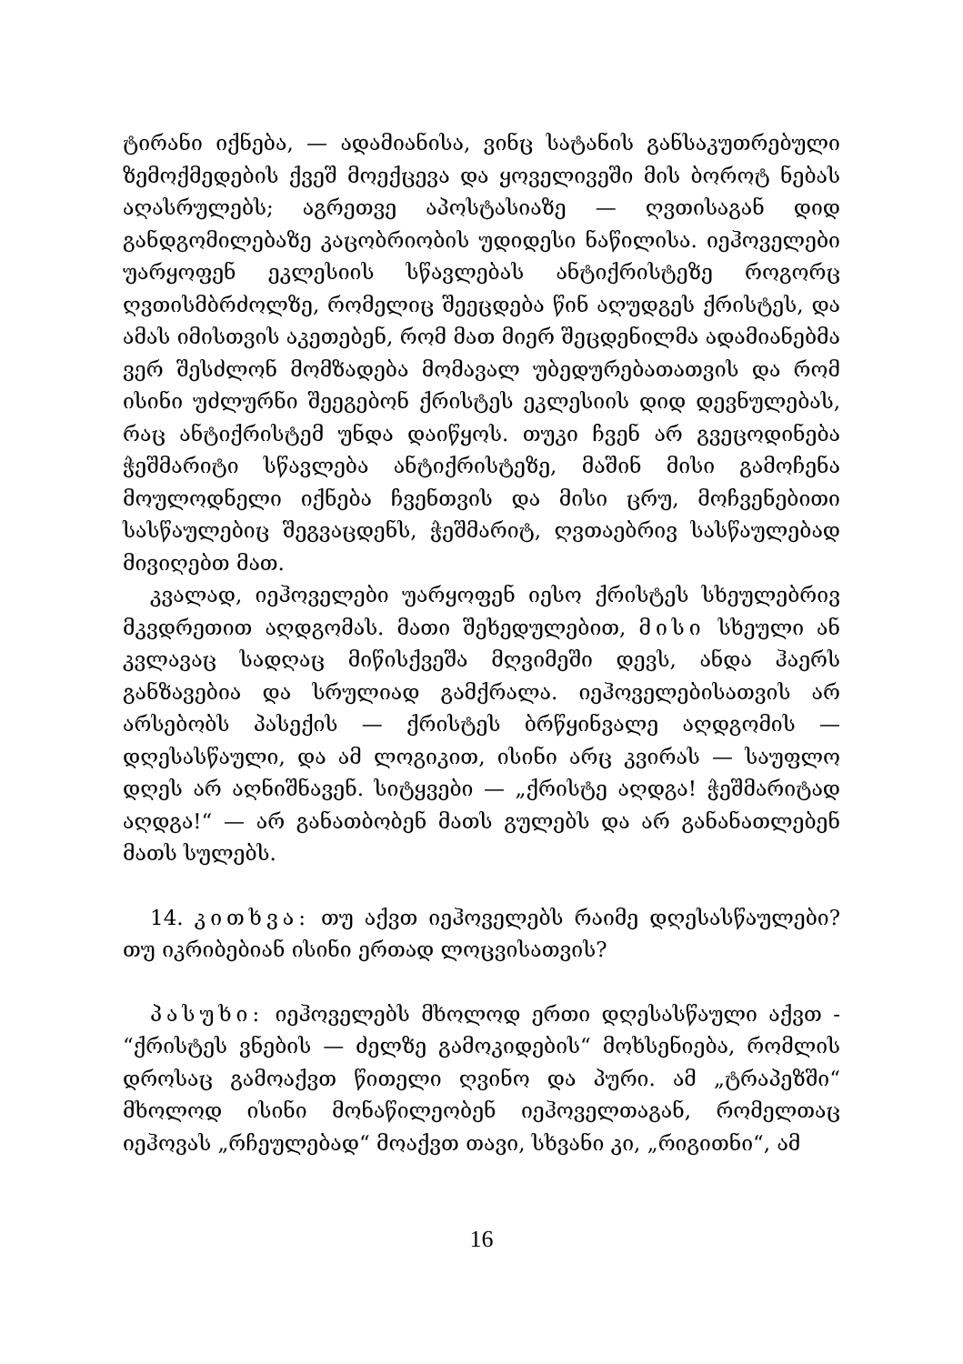ტირანი იქნება, — ადამიანისა, ვინც სატანის განსაკუთრებული ზემოქმედების ქვეშ მოექცევა და ყოველივეში მის ბოროტ ნებას აღასრულებს; აგრეთვე აპოსტასიაზე — ღვთისაგან დიდ განდგომილებაზე კაცობრიობის უდიდესი ნაწილისა. იეჰოველები უარყოფენ ეკლესიის სწავლებას ანტიქრისტეზე როგორც ღვთისმბრძოლზე, რომელიც შეეცდება წინ აღუდგეს ქრისტეს, და ამას იმისთვის აკეთებენ, რომ მათ მიერ შეცდენილმა ადამიანებმა ვერ შესძლონ მომზადება მომავალ უბედურებათათვის და რომ ისინი უძლურნი შეეგებონ ქრისტეს ეკლესიის დიდ დევნულებას, რაც ანტიქრისტემ უნდა დაიწყოს. თუკი ჩვენ არ გვეცოდინება ჭეშმარიტი სწავლება ანტიქრისტეზე, მაშინ მისი გამოჩენა მოულოდნელი იქნება ჩვენთვის და მისი ცრუ, მოჩვენებითი სასწაულებიც შეგვაცდენს, ჭეშმარიტ, ღვთაებრივ სასწაულებად მივიღებთ მათ.
კვალად, იეჰოველები უარყოფენ იესო ქრისტეს სხეულებრივ მკვდრეთით აღდგომას. მათი შეხედულებით, მისი სხეული ან კვლავაც სადღაც მიწისქვეშა მღვიმეში დევს, ანდა ჰაერს განზავებია და სრულიად გამქრალა. იეჰოველებისათვის არ არსებობს პასექის — ქრისტეს ბრწყინვალე აღდგომის — დღესასწაული, და ამ ლოგიკით, ისინი არც კვირას — საუფლო დღეს არ აღნიშნავენ. სიტყვები — „ქრისტე აღდგა! ჭეშმარიტად აღდგა!“ — არ განათბობენ მათს გულებს და არ განანათლებენ მათს სულებს.
14. კითხვა: თუ აქვთ იეჰოველებს რაიმე დღესასწაულები? თუ იკრიბებიან ისინი ერთად ლოცვისათვის?
პასუხი: იეჰოველებს მხოლოდ ერთი დღესასწაული აქვთ - “ქრისტეს ვნების — ძელზე გამოკიდების“ მოხსენიება, რომლის დროსაც გამოაქვთ წითელი ღვინო და პური. ამ „ტრაპეზში“ მხოლოდ ისინი მონაწილეობენ იეჰოველთაგან, რომელთაც იეჰოვას „რჩეულებად“ მოაქვთ თავი, სხვანი კი, „რიგითნი“, ამ
16